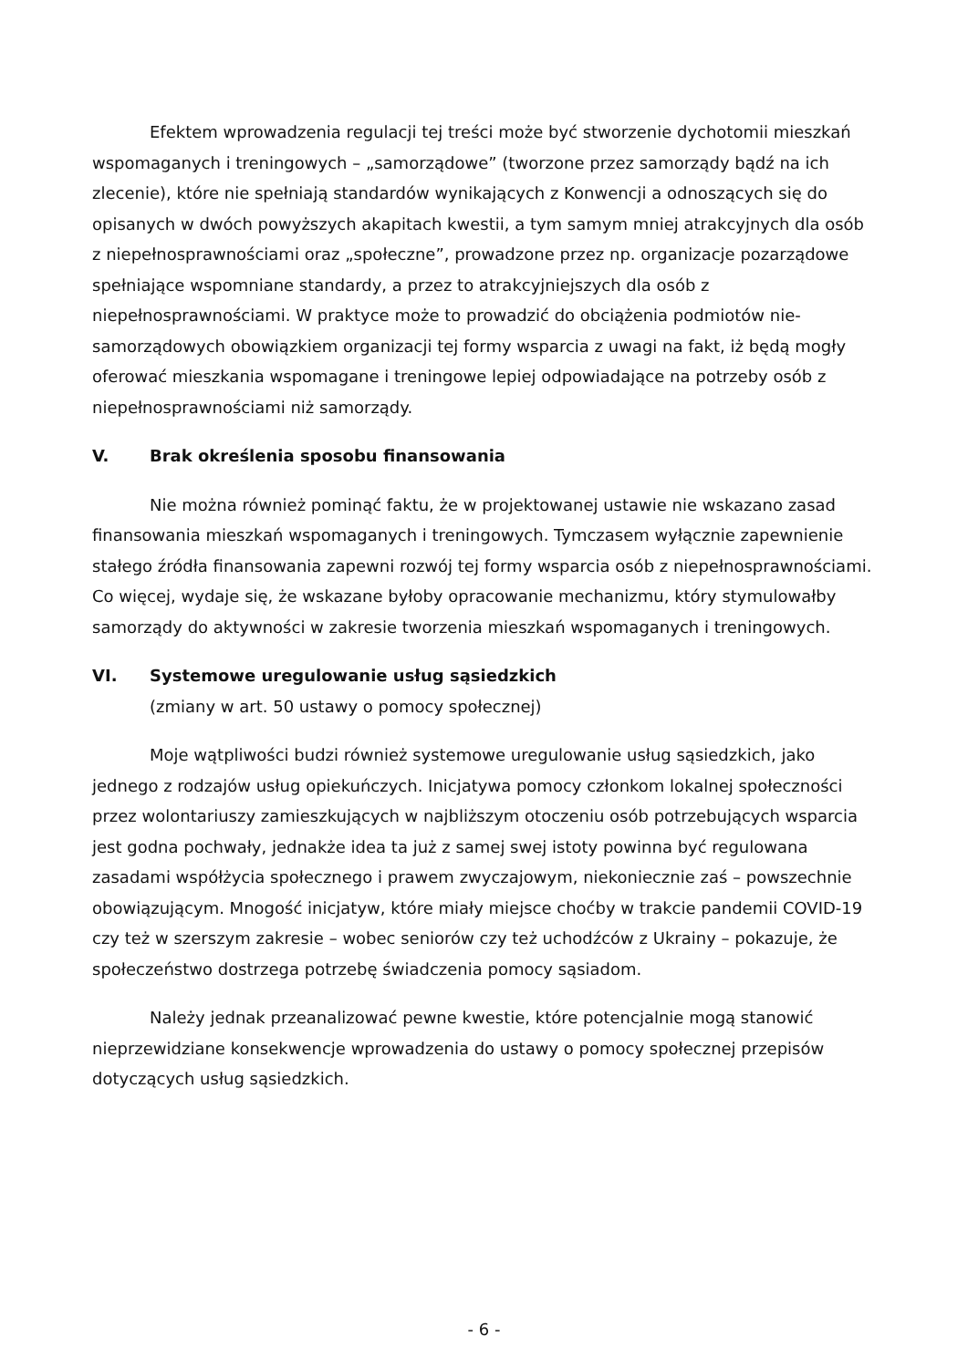Efektem wprowadzenia regulacji tej treści może być stworzenie dychotomii mieszkań wspomaganych i treningowych – „samorządowe” (tworzone przez samorządy bądź na ich zlecenie), które nie spełniają standardów wynikających z Konwencji a odnoszących się do opisanych w dwóch powyższych akapitach kwestii, a tym samym mniej atrakcyjnych dla osób z niepełnosprawnościami oraz „społeczne”, prowadzone przez np. organizacje pozarządowe spełniające wspomniane standardy, a przez to atrakcyjniejszych dla osób z niepełnosprawnościami. W praktyce może to prowadzić do obciążenia podmiotów nie-samorządowych obowiązkiem organizacji tej formy wsparcia z uwagi na fakt, iż będą mogły oferować mieszkania wspomagane i treningowe lepiej odpowiadające na potrzeby osób z niepełnosprawnościami niż samorządy.
V. Brak określenia sposobu finansowania
Nie można również pominąć faktu, że w projektowanej ustawie nie wskazano zasad finansowania mieszkań wspomaganych i treningowych. Tymczasem wyłącznie zapewnienie stałego źródła finansowania zapewni rozwój tej formy wsparcia osób z niepełnosprawnościami. Co więcej, wydaje się, że wskazane byłoby opracowanie mechanizmu, który stymulowałby samorządy do aktywności w zakresie tworzenia mieszkań wspomaganych i treningowych.
VI. Systemowe uregulowanie usług sąsiedzkich
(zmiany w art. 50 ustawy o pomocy społecznej)
Moje wątpliwości budzi również systemowe uregulowanie usług sąsiedzkich, jako jednego z rodzajów usług opiekuńczych. Inicjatywa pomocy członkom lokalnej społeczności przez wolontariuszy zamieszkujących w najbliższym otoczeniu osób potrzebujących wsparcia jest godna pochwały, jednakże idea ta już z samej swej istoty powinna być regulowana zasadami współżycia społecznego i prawem zwyczajowym, niekoniecznie zaś – powszechnie obowiązującym. Mnogość inicjatyw, które miały miejsce choćby w trakcie pandemii COVID-19 czy też w szerszym zakresie – wobec seniorów czy też uchodźców z Ukrainy – pokazuje, że społeczeństwo dostrzega potrzebę świadczenia pomocy sąsiadom.
Należy jednak przeanalizować pewne kwestie, które potencjalnie mogą stanowić nieprzewidziane konsekwencje wprowadzenia do ustawy o pomocy społecznej przepisów dotyczących usług sąsiedzkich.
- 6 -